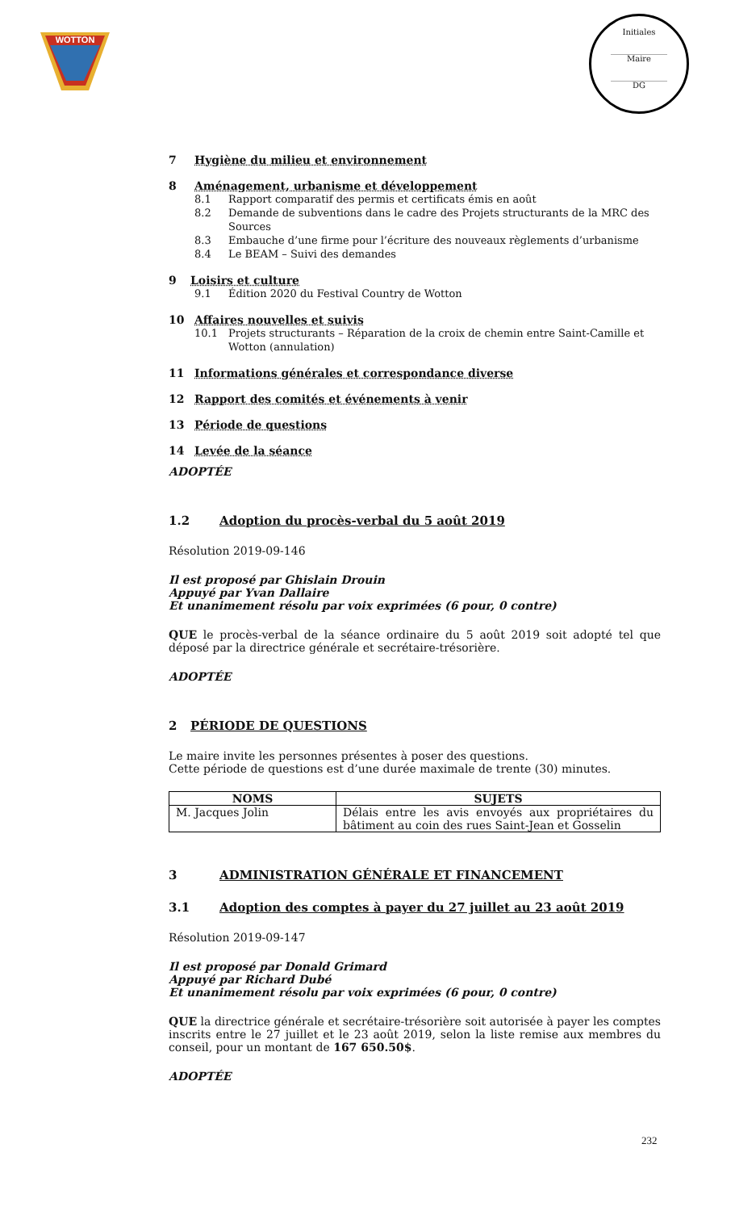WOTTON
Initiales
______________
Maire
______________
DG
7 Hygiène du milieu et environnement
8 Aménagement, urbanisme et développement
8.1 Rapport comparatif des permis et certificats émis en août
8.2 Demande de subventions dans le cadre des Projets structurants de la MRC des Sources
8.3 Embauche d’une firme pour l’écriture des nouveaux règlements d’urbanisme
8.4 Le BEAM – Suivi des demandes
9 Loisirs et culture
9.1 Édition 2020 du Festival Country de Wotton
10 Affaires nouvelles et suivis
10.1 Projets structurants – Réparation de la croix de chemin entre Saint-Camille et Wotton (annulation)
11 Informations générales et correspondance diverse
12 Rapport des comités et événements à venir
13 Période de questions
14 Levée de la séance
ADOPTÉE
1.2 Adoption du procès-verbal du 5 août 2019
Résolution 2019-09-146
Il est proposé par Ghislain Drouin
Appuyé par Yvan Dallaire
Et unanimement résolu par voix exprimées (6 pour, 0 contre)
QUE le procès-verbal de la séance ordinaire du 5 août 2019 soit adopté tel que déposé par la directrice générale et secrétaire-trésorière.
ADOPTÉE
2 PÉRIODE DE QUESTIONS
Le maire invite les personnes présentes à poser des questions.
Cette période de questions est d’une durée maximale de trente (30) minutes.
| NOMS | SUJETS |
| --- | --- |
| M. Jacques Jolin | Délais entre les avis envoyés aux propriétaires du bâtiment au coin des rues Saint-Jean et Gosselin |
3 ADMINISTRATION GÉNÉRALE ET FINANCEMENT
3.1 Adoption des comptes à payer du 27 juillet au 23 août 2019
Résolution 2019-09-147
Il est proposé par Donald Grimard
Appuyé par Richard Dubé
Et unanimement résolu par voix exprimées (6 pour, 0 contre)
QUE la directrice générale et secrétaire-trésorière soit autorisée à payer les comptes inscrits entre le 27 juillet et le 23 août 2019, selon la liste remise aux membres du conseil, pour un montant de 167 650.50$.
ADOPTÉE
232